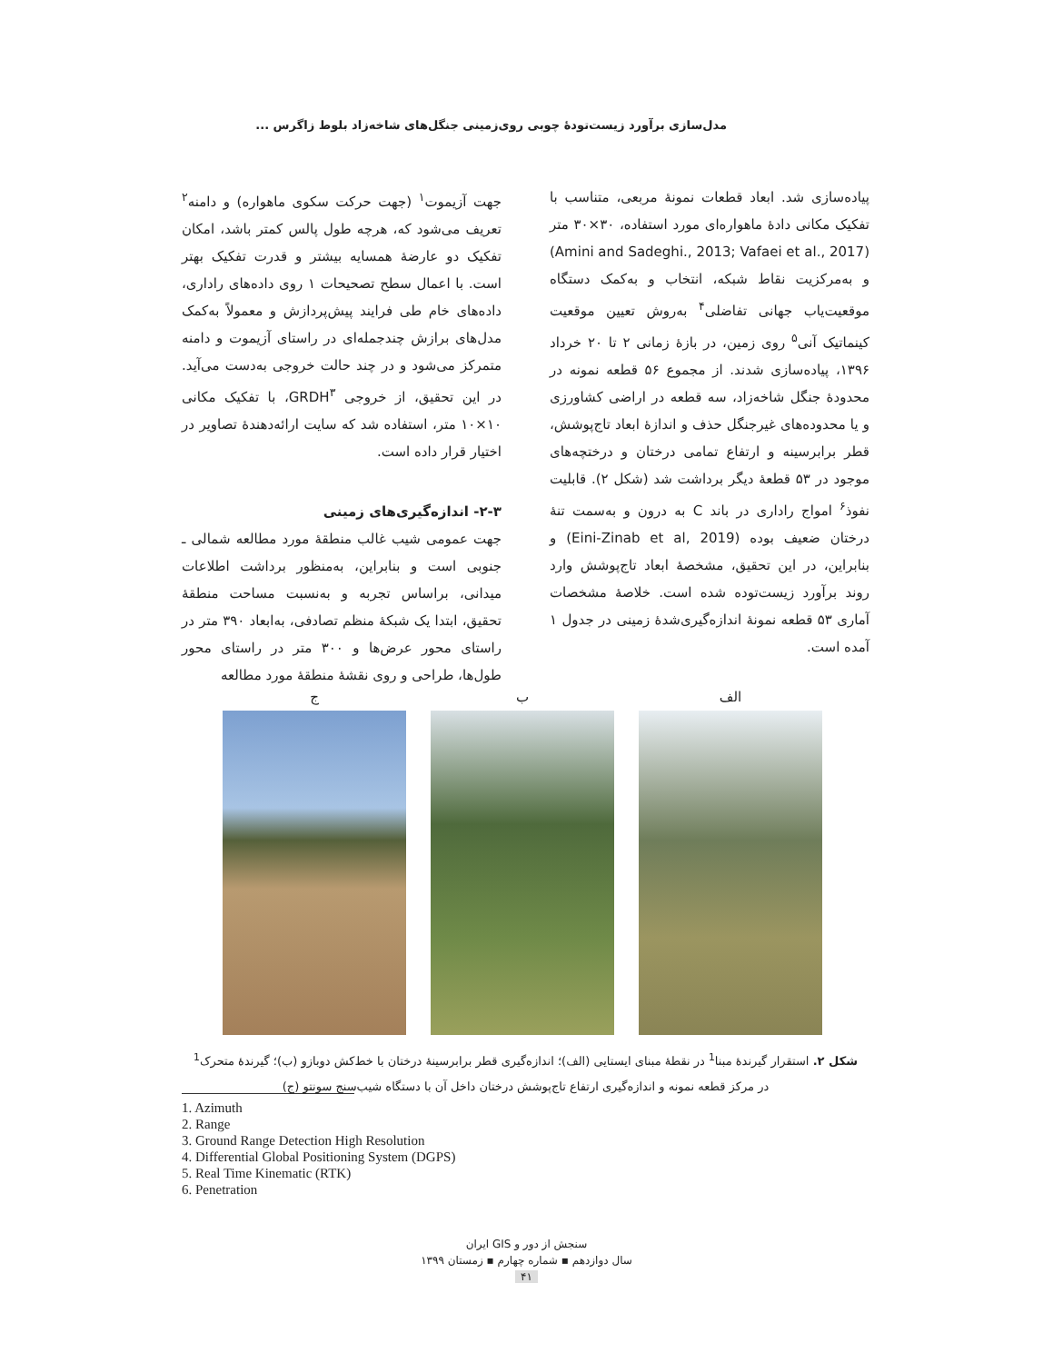مدل‌سازی برآورد زیست‌تودهٔ چوبی روی‌زمینی جنگل‌های شاخه‌زاد بلوط زاگرس ...
جهت آزیموت<sup>۱</sup> (جهت حرکت سکوی ماهواره) و دامنه<sup>۲</sup> تعریف می‌شود که، هرچه طول پالس کمتر باشد، امکان تفکیک دو عارضهٔ همسایه بیشتر و قدرت تفکیک بهتر است. با اعمال سطح تصحیحات ۱ روی داده‌های راداری، داده‌های خام طی فرایند پیش‌پردازش و معمولاً به‌کمک مدل‌های برازش چندجمله‌ای در راستای آزیموت و دامنه متمرکز می‌شود و در چند حالت خروجی به‌دست می‌آید. در این تحقیق، از خروجی GRDH<sup>۳</sup>، با تفکیک مکانی ۱۰×۱۰ متر، استفاده شد که سایت ارائه‌دهندهٔ تصاویر در اختیار قرار داده است.
۲-۳- اندازه‌گیری‌های زمینی
جهت عمومی شیب غالب منطقهٔ مورد مطالعه شمالی ـ جنوبی است و بنابراین، به‌منظور برداشت اطلاعات میدانی، براساس تجربه و به‌نسبت مساحت منطقهٔ تحقیق، ابتدا یک شبکهٔ منظم تصادفی، به‌ابعاد ۳۹۰ متر در راستای محور عرض‌ها و ۳۰۰ متر در راستای محور طول‌ها، طراحی و روی نقشهٔ منطقهٔ مورد مطالعه
پیاده‌سازی شد. ابعاد قطعات نمونهٔ مربعی، متناسب با تفکیک مکانی دادهٔ ماهواره‌ای مورد استفاده، ۳۰×۳۰ متر (Amini and Sadeghi., 2013; Vafaei et al., 2017) و به‌مرکزیت نقاط شبکه، انتخاب و به‌کمک دستگاه موقعیت‌یاب جهانی تفاضلی<sup>۴</sup> به‌روش تعیین موقعیت کینماتیک آنی<sup>۵</sup> روی زمین، در بازهٔ زمانی ۲ تا ۲۰ خرداد ۱۳۹۶، پیاده‌سازی شدند. از مجموع ۵۶ قطعه نمونه در محدودهٔ جنگل شاخه‌زاد، سه قطعه در اراضی کشاورزی و یا محدوده‌های غیرجنگل حذف و اندازهٔ ابعاد تاج‌پوشش، قطر برابرسینه و ارتفاع تمامی درختان و درختچه‌های موجود در ۵۳ قطعهٔ دیگر برداشت شد (شکل ۲). قابلیت نفوذ<sup>۶</sup> امواج راداری در باند C به درون و به‌سمت تنهٔ درختان ضعیف بوده (Eini-Zinab et al, 2019) و بنابراین، در این تحقیق، مشخصهٔ ابعاد تاج‌پوشش وارد روند برآورد زیست‌توده شده است. خلاصهٔ مشخصات آماری ۵۳ قطعه نمونهٔ اندازه‌گیری‌شدهٔ زمینی در جدول ۱ آمده است.
الف ب ج
شکل ۲. استقرار گیرندهٔ مبنا<sup>1</sup> در نقطهٔ مبنای ایستایی (الف)؛ اندازه‌گیری قطر برابرسینهٔ درختان با خط‌کش دوبازو (ب)؛ گیرندهٔ متحرک<sup>1</sup>
در مرکز قطعه نمونه و اندازه‌گیری ارتفاع تاج‌پوشش درختان داخل آن با دستگاه شیب‌سنج سونتو (ج)
1. Azimuth
2. Range
3. Ground Range Detection High Resolution
4. Differential Global Positioning System (DGPS)
5. Real Time Kinematic (RTK)
6. Penetration
سنجش از دور و GIS ایران
سال دوازدهم ▪ شماره چهارم ▪ زمستان ۱۳۹۹
۴۱